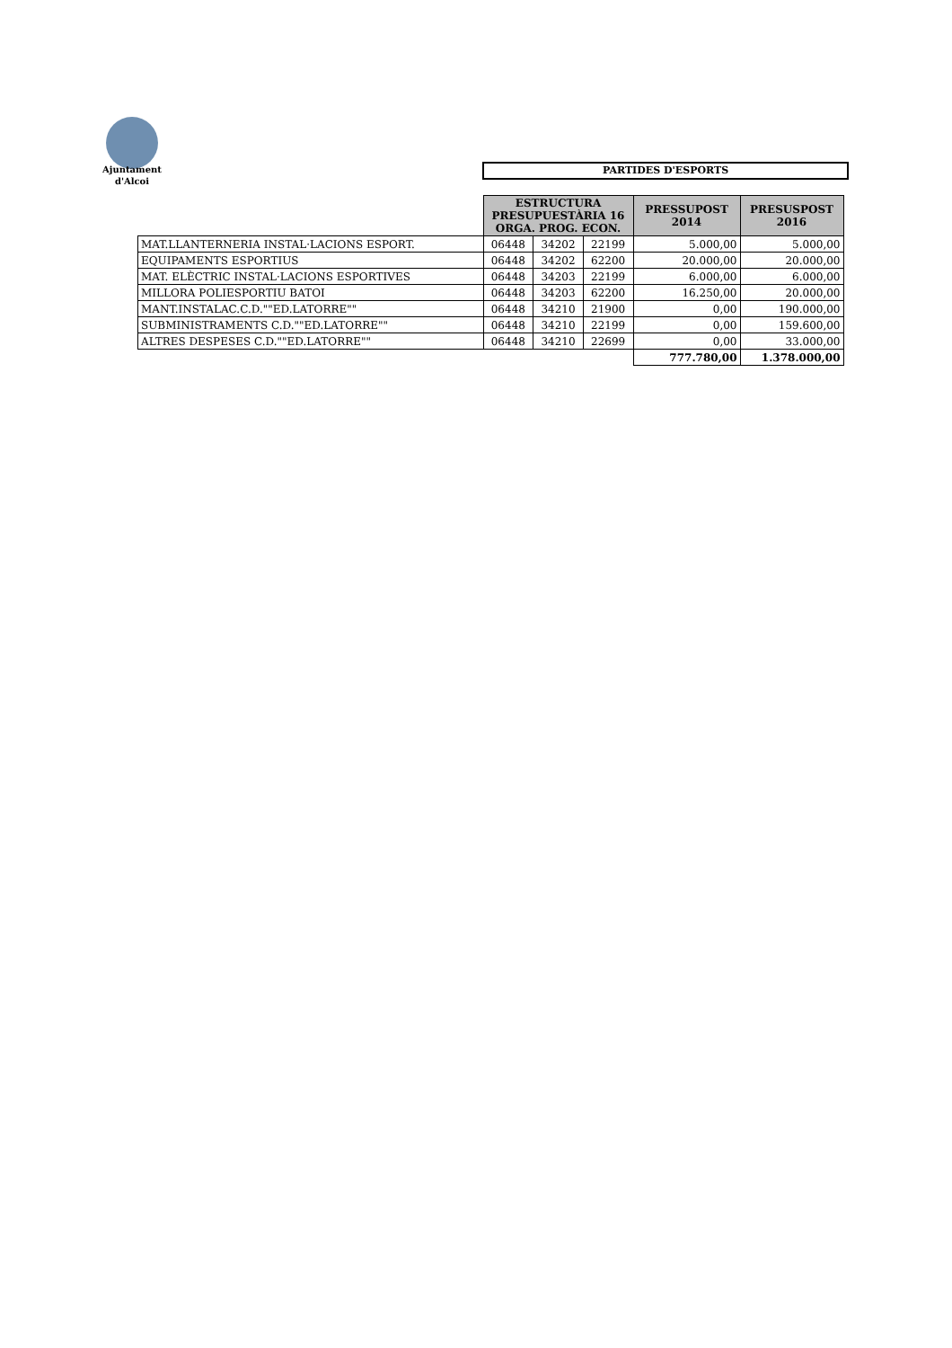Ajuntament
d'Alcoi
PARTIDES D'ESPORTS
| | ESTRUCTURA PRESUPUESTÀRIA 16 ORGA. PROG. ECON. | | | PRESSUPOST 2014 | PRESUSPOST 2016 |
| MAT.LLANTERNERIA INSTAL·LACIONS ESPORT. | 06448 | 34202 | 22199 | 5.000,00 | 5.000,00 |
| EQUIPAMENTS ESPORTIUS | 06448 | 34202 | 62200 | 20.000,00 | 20.000,00 |
| MAT. ELÈCTRIC INSTAL·LACIONS ESPORTIVES | 06448 | 34203 | 22199 | 6.000,00 | 6.000,00 |
| MILLORA POLIESPORTIU BATOI | 06448 | 34203 | 62200 | 16.250,00 | 20.000,00 |
| MANT.INSTALAC.C.D.""ED.LATORRE"" | 06448 | 34210 | 21900 | 0,00 | 190.000,00 |
| SUBMINISTRAMENTS C.D.""ED.LATORRE"" | 06448 | 34210 | 22199 | 0,00 | 159.600,00 |
| ALTRES DESPESES C.D.""ED.LATORRE"" | 06448 | 34210 | 22699 | 0,00 | 33.000,00 |
| | | | | 777.780,00 | 1.378.000,00 |